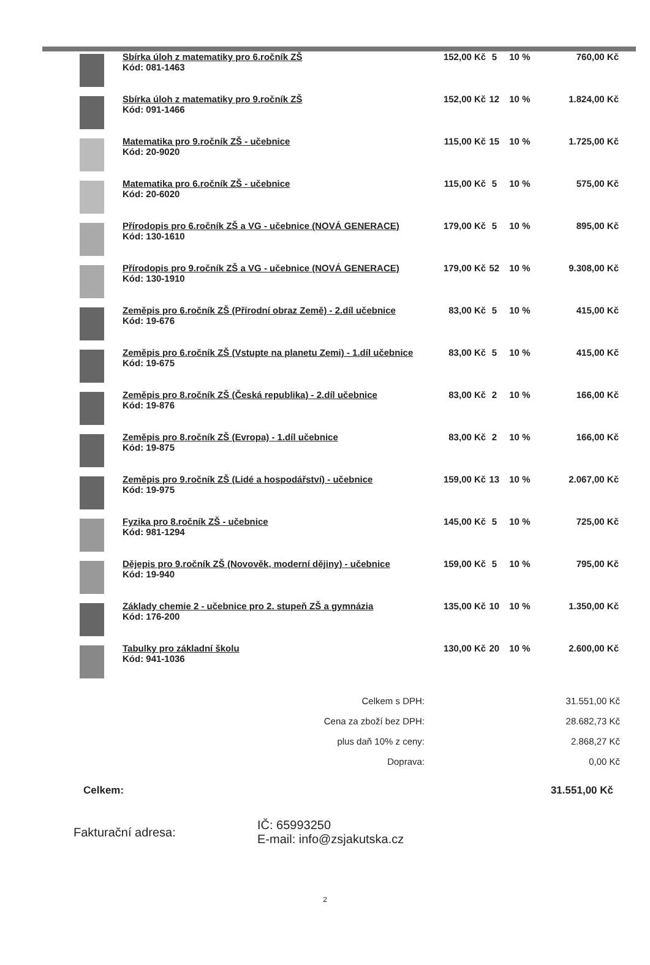| | Sbírka úloh z matematiky pro 6.ročník ZŠ Kód: 081-1463 | 152,00 Kč | 5 | 10 % | 760,00 Kč |
| | Sbírka úloh z matematiky pro 9.ročník ZŠ Kód: 091-1466 | 152,00 Kč | 12 | 10 % | 1.824,00 Kč |
| | Matematika pro 9.ročník ZŠ - učebnice Kód: 20-9020 | 115,00 Kč | 15 | 10 % | 1.725,00 Kč |
| | Matematika pro 6.ročník ZŠ - učebnice Kód: 20-6020 | 115,00 Kč | 5 | 10 % | 575,00 Kč |
| | Přírodopis pro 6.ročník ZŠ a VG - učebnice (NOVÁ GENERACE) Kód: 130-1610 | 179,00 Kč | 5 | 10 % | 895,00 Kč |
| | Přírodopis pro 9.ročník ZŠ a VG - učebnice (NOVÁ GENERACE) Kód: 130-1910 | 179,00 Kč | 52 | 10 % | 9.308,00 Kč |
| | Zeměpis pro 6.ročník ZŠ (Přírodní obraz Země) - 2.díl učebnice Kód: 19-676 | 83,00 Kč | 5 | 10 % | 415,00 Kč |
| | Zeměpis pro 6.ročník ZŠ (Vstupte na planetu Zemi) - 1.díl učebnice Kód: 19-675 | 83,00 Kč | 5 | 10 % | 415,00 Kč |
| | Zeměpis pro 8.ročník ZŠ (Česká republika) - 2.díl učebnice Kód: 19-876 | 83,00 Kč | 2 | 10 % | 166,00 Kč |
| | Zeměpis pro 8.ročník ZŠ (Evropa) - 1.díl učebnice Kód: 19-875 | 83,00 Kč | 2 | 10 % | 166,00 Kč |
| | Zeměpis pro 9.ročník ZŠ (Lidé a hospodářství) - učebnice Kód: 19-975 | 159,00 Kč | 13 | 10 % | 2.067,00 Kč |
| | Fyzika pro 8.ročník ZŠ - učebnice Kód: 981-1294 | 145,00 Kč | 5 | 10 % | 725,00 Kč |
| | Dějepis pro 9.ročník ZŠ (Novověk, moderní dějiny) - učebnice Kód: 19-940 | 159,00 Kč | 5 | 10 % | 795,00 Kč |
| | Základy chemie 2 - učebnice pro 2. stupeň ZŠ a gymnázia Kód: 176-200 | 135,00 Kč | 10 | 10 % | 1.350,00 Kč |
| | Tabulky pro základní školu Kód: 941-1036 | 130,00 Kč | 20 | 10 % | 2.600,00 Kč |
| Celkem s DPH: | 31.551,00 Kč |
| Cena za zboží bez DPH: | 28.682,73 Kč |
| plus daň 10% z ceny: | 2.868,27 Kč |
| Doprava: | 0,00 Kč |
Celkem: 31.551,00 Kč
Fakturační adresa:
IČ: 65993250
E-mail: info@zsjakutska.cz
2